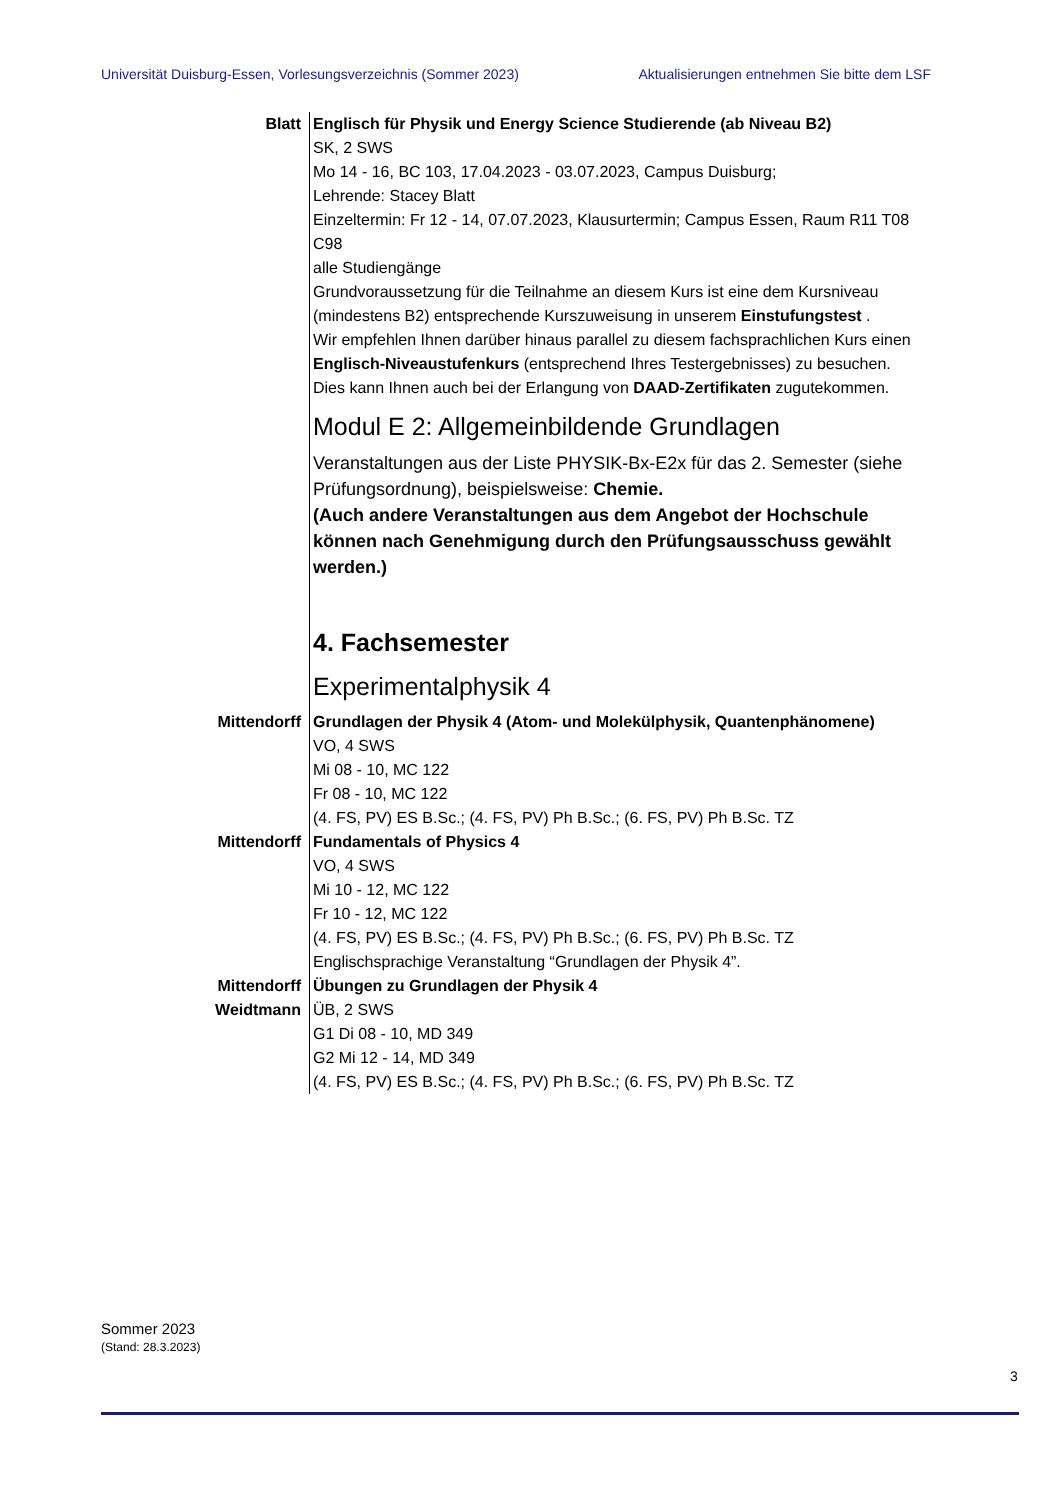Universität Duisburg-Essen, Vorlesungsverzeichnis (Sommer 2023) Aktualisierungen entnehmen Sie bitte dem LSF
Blatt Englisch für Physik und Energy Science Studierende (ab Niveau B2)
SK, 2 SWS
Mo 14 - 16, BC 103, 17.04.2023 - 03.07.2023, Campus Duisburg;
Lehrende: Stacey Blatt
Einzeltermin: Fr 12 - 14, 07.07.2023, Klausurtermin; Campus Essen, Raum R11 T08 C98
alle Studiengänge
Grundvoraussetzung für die Teilnahme an diesem Kurs ist eine dem Kursniveau (mindestens B2) entsprechende Kurszuweisung in unserem Einstufungstest .
Wir empfehlen Ihnen darüber hinaus parallel zu diesem fachsprachlichen Kurs einen Englisch-Niveaustufenkurs (entsprechend Ihres Testergebnisses) zu besuchen. Dies kann Ihnen auch bei der Erlangung von DAAD-Zertifikaten zugutekommen.
Modul E 2: Allgemeinbildende Grundlagen
Veranstaltungen aus der Liste PHYSIK-Bx-E2x für das 2. Semester (siehe Prüfungsordnung), beispielsweise: Chemie.
(Auch andere Veranstaltungen aus dem Angebot der Hochschule können nach Genehmigung durch den Prüfungsausschuss gewählt werden.)
4. Fachsemester
Experimentalphysik 4
Mittendorff Grundlagen der Physik 4 (Atom- und Molekülphysik, Quantenphänomene)
VO, 4 SWS
Mi 08 - 10, MC 122
Fr 08 - 10, MC 122
(4. FS, PV) ES B.Sc.; (4. FS, PV) Ph B.Sc.; (6. FS, PV) Ph B.Sc. TZ
Mittendorff Fundamentals of Physics 4
VO, 4 SWS
Mi 10 - 12, MC 122
Fr 10 - 12, MC 122
(4. FS, PV) ES B.Sc.; (4. FS, PV) Ph B.Sc.; (6. FS, PV) Ph B.Sc. TZ
Englischsprachige Veranstaltung “Grundlagen der Physik 4”.
Mittendorff
Weidtmann
Übungen zu Grundlagen der Physik 4
ÜB, 2 SWS
G1 Di 08 - 10, MD 349
G2 Mi 12 - 14, MD 349
(4. FS, PV) ES B.Sc.; (4. FS, PV) Ph B.Sc.; (6. FS, PV) Ph B.Sc. TZ
Sommer 2023
(Stand: 28.3.2023)
3